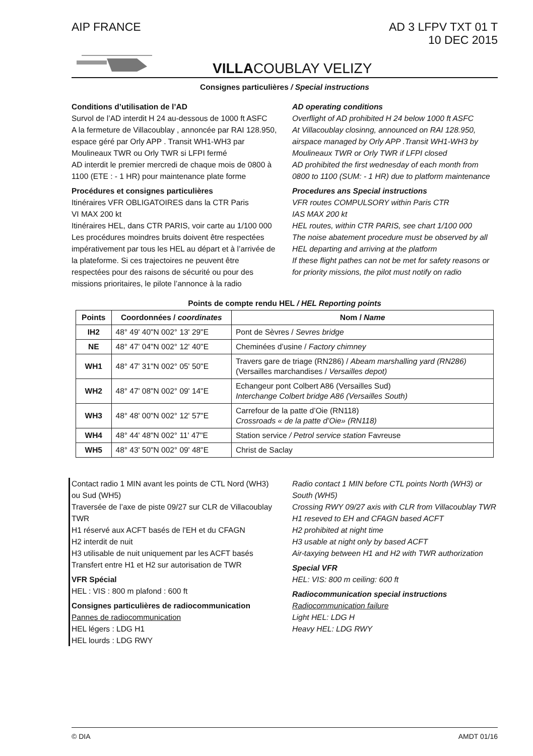AIP FRANCE AD 3 LFPV TXT 01 T
10 DEC 2015
VILLACOUBLAY VELIZY
Consignes particulières / Special instructions
Conditions d’utilisation de l’AD
Survol de l’AD interdit H 24 au-dessous de 1000 ft ASFC
A la fermeture de Villacoublay , annoncée par RAI 128.950, espace géré par Orly APP . Transit WH1-WH3 par Moulineaux TWR ou Orly TWR si LFPI fermé
AD interdit le premier mercredi de chaque mois de 0800 à 1100 (ETE : - 1 HR) pour maintenance plate forme
Procédures et consignes particulières
Itinéraires VFR OBLIGATOIRES dans la CTR Paris
VI MAX 200 kt
Itinéraires HEL, dans CTR PARIS, voir carte au 1/100 000 Les procédures moindres bruits doivent être respectées impérativement par tous les HEL au départ et à l’arrivée de la plateforme. Si ces trajectoires ne peuvent être respectées pour des raisons de sécurité ou pour des missions prioritaires, le pilote l’annonce à la radio
AD operating conditions
Overflight of AD prohibited H 24 below 1000 ft ASFC
At Villacoublay closinng, announced on RAI 128.950, airspace managed by Orly APP .Transit WH1-WH3 by Moulineaux TWR or Orly TWR if LFPI closed
AD prohibited the first wednesday of each month from 0800 to 1100 (SUM: - 1 HR) due to platform maintenance
Procedures ans Special instructions
VFR routes COMPULSORY within Paris CTR
IAS MAX 200 kt
HEL routes, within CTR PARIS, see chart 1/100 000
The noise abatement procedure must be observed by all HEL departing and arriving at the platform
If these flight pathes can not be met for safety reasons or for priority missions, the pilot must notify on radio
Points de compte rendu HEL / HEL Reporting points
| Points | Coordonnées / coordinates | Nom / Name |
| --- | --- | --- |
| IH2 | 48° 49' 40"N 002° 13' 29"E | Pont de Sèvres / Sevres bridge |
| NE | 48° 47' 04"N 002° 12' 40"E | Cheminées d’usine / Factory chimney |
| WH1 | 48° 47' 31"N 002° 05' 50"E | Travers gare de triage (RN286) / Abeam marshalling yard (RN286) (Versailles marchandises / Versailles depot) |
| WH2 | 48° 47' 08"N 002° 09' 14"E | Echangeur pont Colbert A86 (Versailles Sud) Interchange Colbert bridge A86 (Versailles South) |
| WH3 | 48° 48' 00"N 002° 12' 57"E | Carrefour de la patte d’Oie (RN118) Crossroads « de la patte d’Oie» (RN118) |
| WH4 | 48° 44' 48"N 002° 11' 47"E | Station service / Petrol service station Favreuse |
| WH5 | 48° 43' 50"N 002° 09' 48"E | Christ de Saclay |
Contact radio 1 MIN avant les points de CTL Nord (WH3) ou Sud (WH5)
Traversée de l’axe de piste 09/27 sur CLR de Villacoublay TWR
H1 réservé aux ACFT basés de l'EH et du CFAGN
H2 interdit de nuit
H3 utilisable de nuit uniquement par les ACFT basés
Transfert entre H1 et H2 sur autorisation de TWR
VFR Spécial
HEL : VIS : 800 m plafond : 600 ft
Consignes particulières de radiocommunication
Pannes de radiocommunication
HEL légers : LDG H1
HEL lourds : LDG RWY
Radio contact 1 MIN before CTL points North (WH3) or South (WH5)
Crossing RWY 09/27 axis with CLR from Villacoublay TWR
H1 reseved to EH and CFAGN based ACFT
H2 prohibited at night time
H3 usable at night only by based ACFT
Air-taxying between H1 and H2 with TWR authorization
Special VFR
HEL: VIS: 800 m ceiling: 600 ft
Radiocommunication special instructions
Radiocommunication failure
Light HEL: LDG H
Heavy HEL: LDG RWY
© DIA AMDT 01/16